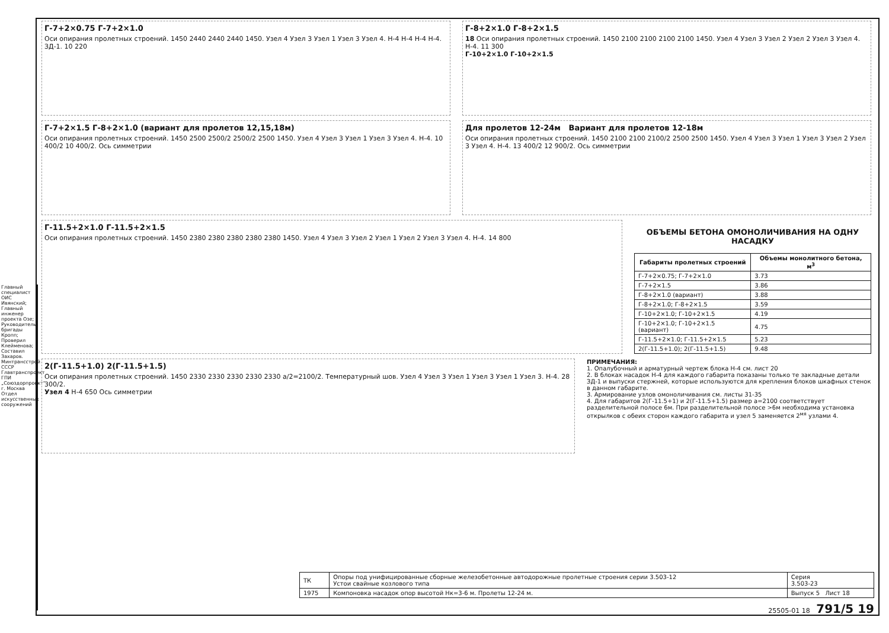Главный специалист ОИС Ивянский; Главный инженер проекта Озе; Руководитель бригады Кропп; Проверил Клейменова; Составил Захаров. Минтрансстрой СССР Главтранспроект ГПИ „Союздорпроект" г. Москва Отдел искусственных сооружений
Г-7+2×0.75 Г-7+2×1.0
Оси опирания пролетных строений. 1450 2440 2440 2440 1450. Узел 4 Узел 3 Узел 1 Узел 3 Узел 4. Н-4 Н-4 Н-4 Н-4. ЗД-1. 10 220
Г-8+2×1.0 Г-8+2×1.5
18 Оси опирания пролетных строений. 1450 2100 2100 2100 2100 1450. Узел 4 Узел 3 Узел 2 Узел 2 Узел 3 Узел 4. Н-4. 11 300
Г-10+2×1.0 Г-10+2×1.5
Г-7+2×1.5 Г-8+2×1.0 (вариант для пролетов 12,15,18м)
Оси опирания пролетных строений. 1450 2500 2500/2 2500/2 2500 1450. Узел 4 Узел 3 Узел 1 Узел 3 Узел 4. Н-4. 10 400/2 10 400/2. Ось симметрии
Для пролетов 12-24м Вариант для пролетов 12-18м
Оси опирания пролетных строений. 1450 2100 2100 2100/2 2500 2500 1450. Узел 4 Узел 3 Узел 1 Узел 3 Узел 2 Узел 3 Узел 4. Н-4. 13 400/2 12 900/2. Ось симметрии
Г-11.5+2×1.0 Г-11.5+2×1.5
Оси опирания пролетных строений. 1450 2380 2380 2380 2380 2380 1450. Узел 4 Узел 3 Узел 2 Узел 1 Узел 2 Узел 3 Узел 4. Н-4. 14 800
ОБЪЕМЫ БЕТОНА ОМОНОЛИЧИВАНИЯ НА ОДНУ НАСАДКУ
| Габариты пролетных строений | Объемы монолитного бетона, м<sup>3</sup> |
| --- | --- |
| Г-7+2×0.75; Г-7+2×1.0 | 3.73 |
| Г-7+2×1.5 | 3.86 |
| Г-8+2×1.0 (вариант) | 3.88 |
| Г-8+2×1.0; Г-8+2×1.5 | 3.59 |
| Г-10+2×1.0; Г-10+2×1.5 | 4.19 |
| Г-10+2×1.0; Г-10+2×1.5 (вариант) | 4.75 |
| Г-11.5+2×1.0; Г-11.5+2×1.5 | 5.23 |
| 2(Г-11.5+1.0); 2(Г-11.5+1.5) | 9.48 |
2(Г-11.5+1.0) 2(Г-11.5+1.5)
Оси опирания пролетных строений. 1450 2330 2330 2330 2330 2330 a/2=2100/2. Температурный шов. Узел 4 Узел 3 Узел 1 Узел 3 Узел 1 Узел 3. Н-4. 28 300/2.
Узел 4 Н-4 650 Ось симметрии
ПРИМЕЧАНИЯ:
1. Опалубочный и арматурный чертеж блока Н-4 см. лист 20
2. В блоках насадок Н-4 для каждого габарита показаны только те закладные детали ЗД-1 и выпуски стержней, которые используются для крепления блоков шкафных стенок в данном габарите.
3. Армирование узлов омоноличивания см. листы 31-35
4. Для габаритов 2(Г-11.5+1) и 2(Г-11.5+1.5) размер a=2100 соответствует разделительной полосе 6м. При разделительной полосе >6м необходима установка открылков с обеих сторон каждого габарита и узел 5 заменяется 2<sup>мя</sup> узлами 4.
| ТК | Опоры под унифицированные сборные железобетонные автодорожные пролетные строения серии 3.503-12 Устои свайные козлового типа | Серия 3.503-23 |
| 1975 | Компоновка насадок опор высотой Нк=3-6 м. Пролеты 12-24 м. | Выпуск 5 Лист 18 |
25505-01 18 791/5 19